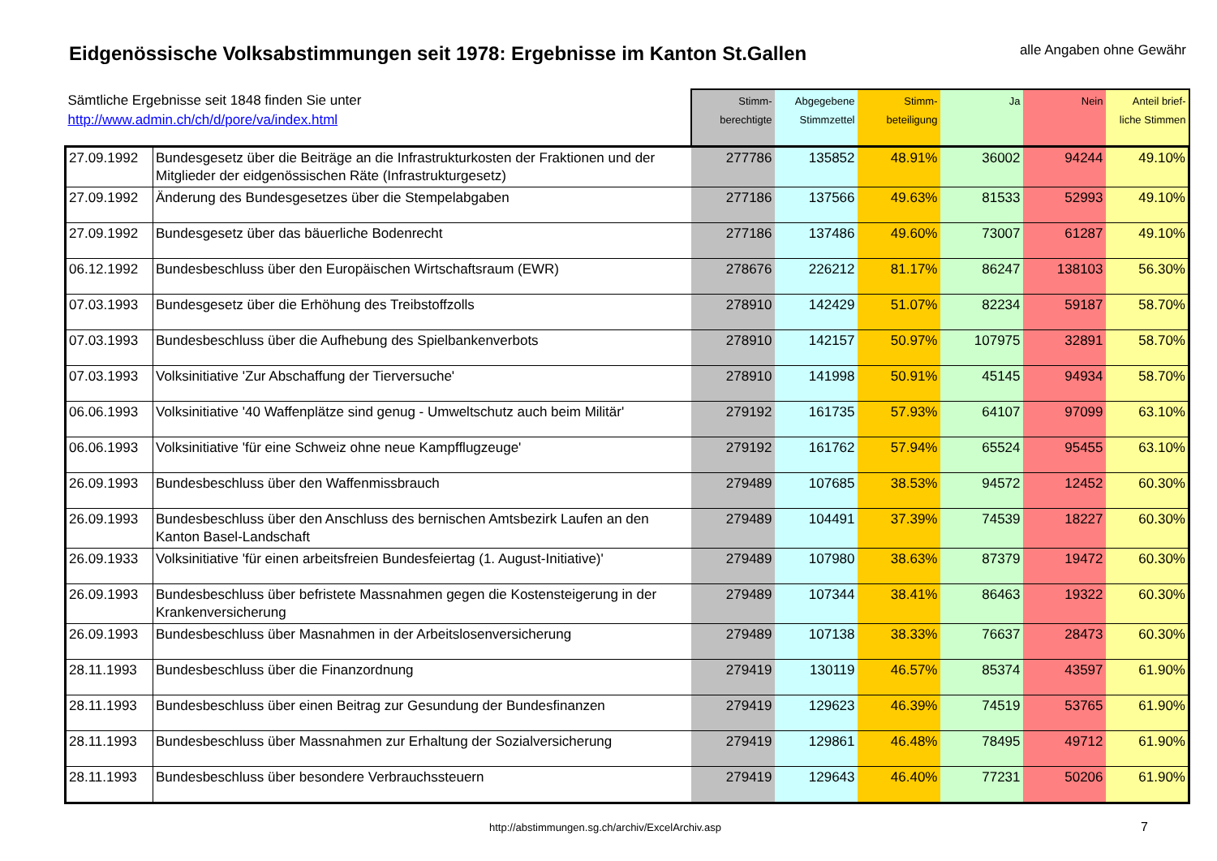Eidgenössische Volksabstimmungen seit 1978: Ergebnisse im Kanton St.Gallen
alle Angaben ohne Gewähr
| Sämtliche Ergebnisse seit 1848 finden Sie unter http://www.admin.ch/ch/d/pore/va/index.html | | Stimm- berechtigte | Abgegebene Stimmzettel | Stimm- beteiligung | Ja | Nein | Anteil brief- liche Stimmen |
| --- | --- | --- | --- | --- | --- | --- | --- |
| 27.09.1992 | Bundesgesetz über die Beiträge an die Infrastrukturkosten der Fraktionen und der Mitglieder der eidgenössischen Räte (Infrastrukturgesetz) | 277786 | 135852 | 48.91% | 36002 | 94244 | 49.10% |
| 27.09.1992 | Änderung des Bundesgesetzes über die Stempelabgaben | 277186 | 137566 | 49.63% | 81533 | 52993 | 49.10% |
| 27.09.1992 | Bundesgesetz über das bäuerliche Bodenrecht | 277186 | 137486 | 49.60% | 73007 | 61287 | 49.10% |
| 06.12.1992 | Bundesbeschluss über den Europäischen Wirtschaftsraum (EWR) | 278676 | 226212 | 81.17% | 86247 | 138103 | 56.30% |
| 07.03.1993 | Bundesgesetz über die Erhöhung des Treibstoffzolls | 278910 | 142429 | 51.07% | 82234 | 59187 | 58.70% |
| 07.03.1993 | Bundesbeschluss über die Aufhebung des Spielbankenverbots | 278910 | 142157 | 50.97% | 107975 | 32891 | 58.70% |
| 07.03.1993 | Volksinitiative 'Zur Abschaffung der Tierversuche' | 278910 | 141998 | 50.91% | 45145 | 94934 | 58.70% |
| 06.06.1993 | Volksinitiative '40 Waffenplätze sind genug - Umweltschutz auch beim Militär' | 279192 | 161735 | 57.93% | 64107 | 97099 | 63.10% |
| 06.06.1993 | Volksinitiative 'für eine Schweiz ohne neue Kampfflugzeuge' | 279192 | 161762 | 57.94% | 65524 | 95455 | 63.10% |
| 26.09.1993 | Bundesbeschluss über den Waffenmissbrauch | 279489 | 107685 | 38.53% | 94572 | 12452 | 60.30% |
| 26.09.1993 | Bundesbeschluss über den Anschluss des bernischen Amtsbezirk Laufen an den Kanton Basel-Landschaft | 279489 | 104491 | 37.39% | 74539 | 18227 | 60.30% |
| 26.09.1933 | Volksinitiative 'für einen arbeitsfreien Bundesfeiertag (1. August-Initiative)' | 279489 | 107980 | 38.63% | 87379 | 19472 | 60.30% |
| 26.09.1993 | Bundesbeschluss über befristete Massnahmen gegen die Kostensteigerung in der Krankenversicherung | 279489 | 107344 | 38.41% | 86463 | 19322 | 60.30% |
| 26.09.1993 | Bundesbeschluss über Masnahmen in der Arbeitslosenversicherung | 279489 | 107138 | 38.33% | 76637 | 28473 | 60.30% |
| 28.11.1993 | Bundesbeschluss über die Finanzordnung | 279419 | 130119 | 46.57% | 85374 | 43597 | 61.90% |
| 28.11.1993 | Bundesbeschluss über einen Beitrag zur Gesundung der Bundesfinanzen | 279419 | 129623 | 46.39% | 74519 | 53765 | 61.90% |
| 28.11.1993 | Bundesbeschluss über Massnahmen zur Erhaltung der Sozialversicherung | 279419 | 129861 | 46.48% | 78495 | 49712 | 61.90% |
| 28.11.1993 | Bundesbeschluss über besondere Verbrauchssteuern | 279419 | 129643 | 46.40% | 77231 | 50206 | 61.90% |
http://abstimmungen.sg.ch/archiv/ExcelArchiv.asp
7